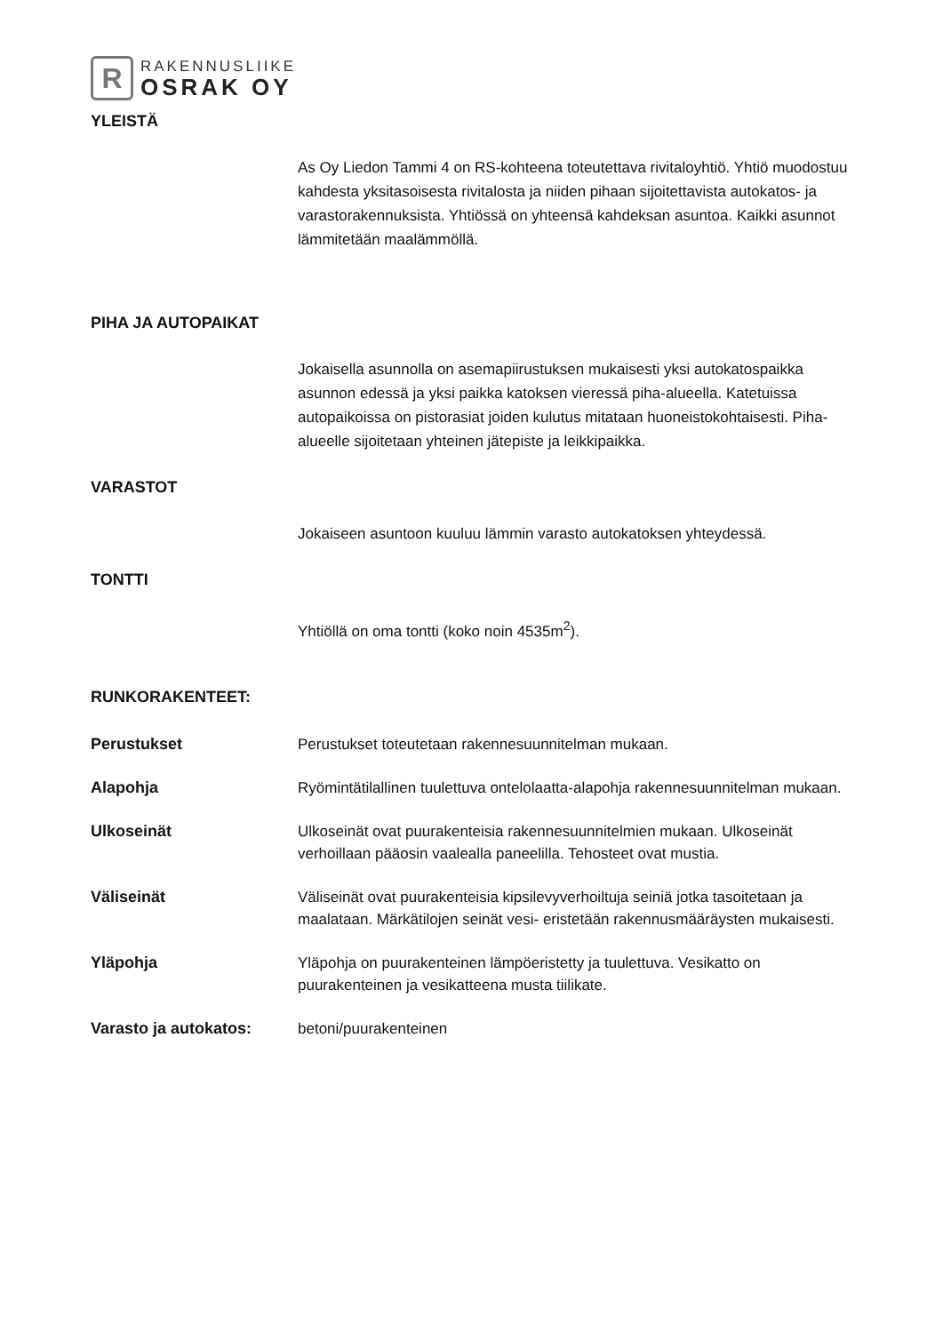R
RAKENNUSLIIKE
OSRAK OY
YLEISTÄ
As Oy Liedon Tammi 4 on RS-kohteena toteutettava rivitaloyhtiö. Yhtiö muodostuu kahdesta yksitasoisesta rivitalosta ja niiden pihaan sijoitettavista autokatos- ja varastorakennuksista. Yhtiössä on yhteensä kahdeksan asuntoa. Kaikki asunnot lämmitetään maalämmöllä.
PIHA JA AUTOPAIKAT
Jokaisella asunnolla on asemapiirustuksen mukaisesti yksi autokatospaikka asunnon edessä ja yksi paikka katoksen vieressä piha-alueella. Katetuissa autopaikoissa on pistorasiat joiden kulutus mitataan huoneistokohtaisesti. Piha-alueelle sijoitetaan yhteinen jätepiste ja leikkipaikka.
VARASTOT
Jokaiseen asuntoon kuuluu lämmin varasto autokatoksen yhteydessä.
TONTTI
Yhtiöllä on oma tontti (koko noin 4535m<sup>2</sup>).
RUNKORAKENTEET:
Perustukset Perustukset toteutetaan rakennesuunnitelman mukaan.
Alapohja Ryömintätilallinen tuulettuva ontelolaatta-alapohja rakennesuunnitelman mukaan.
Ulkoseinät Ulkoseinät ovat puurakenteisia rakennesuunnitelmien mukaan. Ulkoseinät verhoillaan pääosin vaalealla paneelilla. Tehosteet ovat mustia.
Väliseinät Väliseinät ovat puurakenteisia kipsilevyverhoiltuja seiniä jotka tasoitetaan ja maalataan. Märkätilojen seinät vesi- eristetään rakennusmääräysten mukaisesti.
Yläpohja Yläpohja on puurakenteinen lämpöeristetty ja tuulettuva. Vesikatto on puurakenteinen ja vesikatteena musta tiilikate.
Varasto ja autokatos: betoni/puurakenteinen